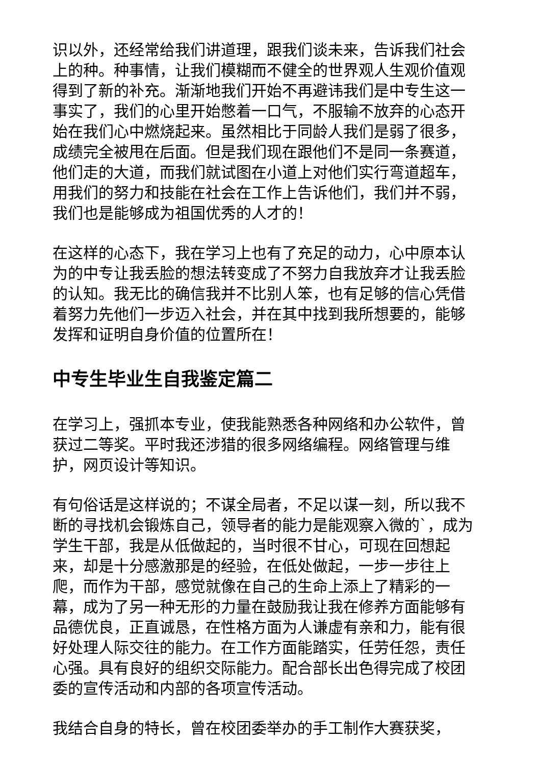识以外，还经常给我们讲道理，跟我们谈未来，告诉我们社会上的种。种事情，让我们模糊而不健全的世界观人生观价值观得到了新的补充。渐渐地我们开始不再避讳我们是中专生这一事实了，我们的心里开始憋着一口气，不服输不放弃的心态开始在我们心中燃烧起来。虽然相比于同龄人我们是弱了很多，成绩完全被甩在后面。但是我们现在跟他们不是同一条赛道，他们走的大道，而我们就试图在小道上对他们实行弯道超车，用我们的努力和技能在社会在工作上告诉他们，我们并不弱，我们也是能够成为祖国优秀的人才的！
在这样的心态下，我在学习上也有了充足的动力，心中原本认为的中专让我丢脸的想法转变成了不努力自我放弃才让我丢脸的认知。我无比的确信我并不比别人笨，也有足够的信心凭借着努力先他们一步迈入社会，并在其中找到我所想要的，能够发挥和证明自身价值的位置所在！
中专生毕业生自我鉴定篇二
在学习上，强抓本专业，使我能熟悉各种网络和办公软件，曾获过二等奖。平时我还涉猎的很多网络编程。网络管理与维护，网页设计等知识。
有句俗话是这样说的；不谋全局者，不足以谋一刻，所以我不断的寻找机会锻炼自己，领导者的能力是能观察入微的`，成为学生干部，我是从低做起的，当时很不甘心，可现在回想起来，却是十分感激那是的经验，在低处做起，一步一步往上爬，而作为干部，感觉就像在自己的生命上添上了精彩的一幕，成为了另一种无形的力量在鼓励我让我在修养方面能够有品德优良，正直诚恳，在性格方面为人谦虚有亲和力，能有很好处理人际交往的能力。在工作方面能踏实，任劳任怨，责任心强。具有良好的组织交际能力。配合部长出色得完成了校团委的宣传活动和内部的各项宣传活动。
我结合自身的特长，曾在校团委举办的手工制作大赛获奖，